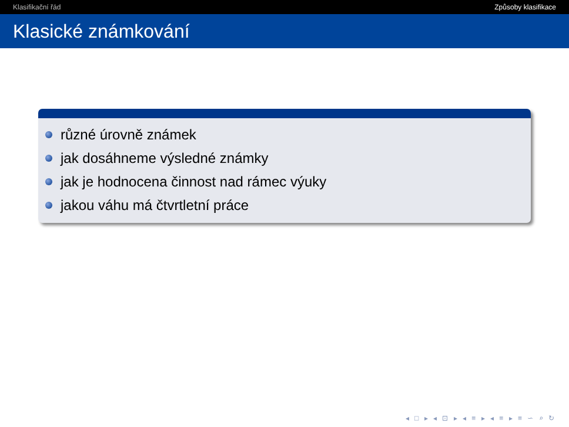Klasifikační řád Způsoby klasifikace
Klasické známkování
různé úrovně známek
jak dosáhneme výsledné známky
jak je hodnocena činnost nad rámec výuky
jakou váhu má čtvrtletní práce
◂ □ ▸ ◂ ⊡ ▸ ◂ ≡ ▸ ◂ ≡ ▸ ≡ ∽ ⌕ ↻